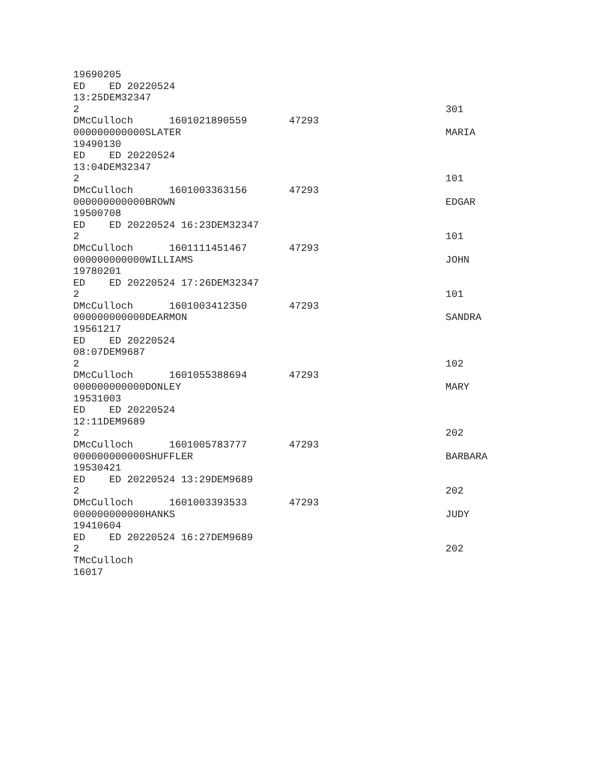19690205
ED ED 20220524
13:25DEM32347
2 301
DMcCulloch 1601021890559 47293
000000000000SLATER MARIA
19490130
ED ED 20220524
13:04DEM32347
2 101
DMcCulloch 1601003363156 47293
000000000000BROWN EDGAR
19500708
ED ED 20220524 16:23DEM32347
2 101
DMcCulloch 1601111451467 47293
000000000000WILLIAMS JOHN
19780201
ED ED 20220524 17:26DEM32347
2 101
DMcCulloch 1601003412350 47293
000000000000DEARMON SANDRA
19561217
ED ED 20220524
08:07DEM9687
2 102
DMcCulloch 1601055388694 47293
000000000000DONLEY MARY
19531003
ED ED 20220524
12:11DEM9689
2 202
DMcCulloch 1601005783777 47293
000000000000SHUFFLER BARBARA
19530421
ED ED 20220524 13:29DEM9689
2 202
DMcCulloch 1601003393533 47293
000000000000HANKS JUDY
19410604
ED ED 20220524 16:27DEM9689
2 202
TMcCulloch
16017